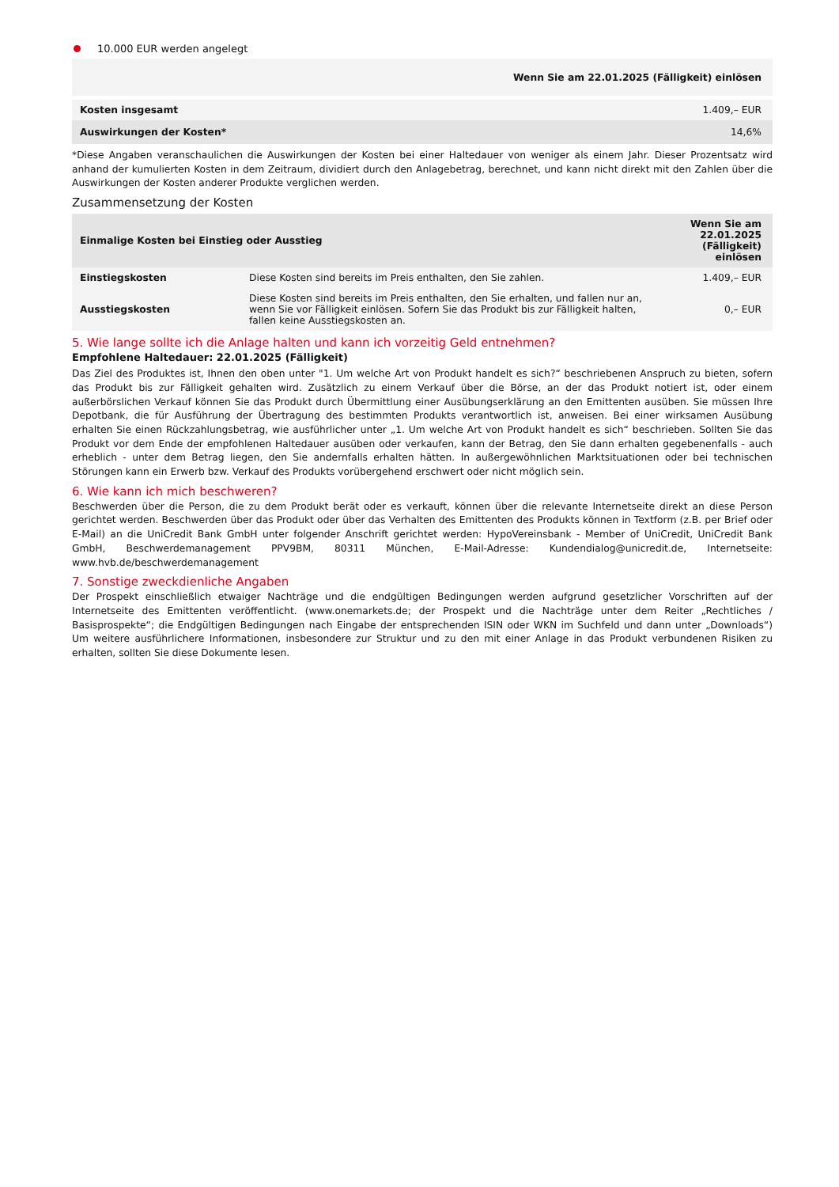10.000 EUR werden angelegt
| Wenn Sie am 22.01.2025 (Fälligkeit) einlösen | |
| --- | --- |
| Kosten insgesamt | 1.409,– EUR |
| Auswirkungen der Kosten* | 14,6% |
*Diese Angaben veranschaulichen die Auswirkungen der Kosten bei einer Haltedauer von weniger als einem Jahr. Dieser Prozentsatz wird anhand der kumulierten Kosten in dem Zeitraum, dividiert durch den Anlagebetrag, berechnet, und kann nicht direkt mit den Zahlen über die Auswirkungen der Kosten anderer Produkte verglichen werden.
Zusammensetzung der Kosten
| Einmalige Kosten bei Einstieg oder Ausstieg | | Wenn Sie am 22.01.2025 (Fälligkeit) einlösen |
| --- | --- | --- |
| Einstiegskosten | Diese Kosten sind bereits im Preis enthalten, den Sie zahlen. | 1.409,– EUR |
| Ausstiegskosten | Diese Kosten sind bereits im Preis enthalten, den Sie erhalten, und fallen nur an, wenn Sie vor Fälligkeit einlösen. Sofern Sie das Produkt bis zur Fälligkeit halten, fallen keine Ausstiegskosten an. | 0,– EUR |
5. Wie lange sollte ich die Anlage halten und kann ich vorzeitig Geld entnehmen?
Empfohlene Haltedauer: 22.01.2025 (Fälligkeit)
Das Ziel des Produktes ist, Ihnen den oben unter "1. Um welche Art von Produkt handelt es sich?“ beschriebenen Anspruch zu bieten, sofern das Produkt bis zur Fälligkeit gehalten wird. Zusätzlich zu einem Verkauf über die Börse, an der das Produkt notiert ist, oder einem außerbörslichen Verkauf können Sie das Produkt durch Übermittlung einer Ausübungserklärung an den Emittenten ausüben. Sie müssen Ihre Depotbank, die für Ausführung der Übertragung des bestimmten Produkts verantwortlich ist, anweisen. Bei einer wirksamen Ausübung erhalten Sie einen Rückzahlungsbetrag, wie ausführlicher unter „1. Um welche Art von Produkt handelt es sich“ beschrieben. Sollten Sie das Produkt vor dem Ende der empfohlenen Haltedauer ausüben oder verkaufen, kann der Betrag, den Sie dann erhalten gegebenenfalls - auch erheblich - unter dem Betrag liegen, den Sie andernfalls erhalten hätten. In außergewöhnlichen Marktsituationen oder bei technischen Störungen kann ein Erwerb bzw. Verkauf des Produkts vorübergehend erschwert oder nicht möglich sein.
6. Wie kann ich mich beschweren?
Beschwerden über die Person, die zu dem Produkt berät oder es verkauft, können über die relevante Internetseite direkt an diese Person gerichtet werden. Beschwerden über das Produkt oder über das Verhalten des Emittenten des Produkts können in Textform (z.B. per Brief oder E-Mail) an die UniCredit Bank GmbH unter folgender Anschrift gerichtet werden: HypoVereinsbank - Member of UniCredit, UniCredit Bank GmbH, Beschwerdemanagement PPV9BM, 80311 München, E-Mail-Adresse: Kundendialog@unicredit.de, Internetseite: www.hvb.de/beschwerdemanagement
7. Sonstige zweckdienliche Angaben
Der Prospekt einschließlich etwaiger Nachträge und die endgültigen Bedingungen werden aufgrund gesetzlicher Vorschriften auf der Internetseite des Emittenten veröffentlicht. (www.onemarkets.de; der Prospekt und die Nachträge unter dem Reiter „Rechtliches / Basisprospekte“; die Endgültigen Bedingungen nach Eingabe der entsprechenden ISIN oder WKN im Suchfeld und dann unter „Downloads“) Um weitere ausführlichere Informationen, insbesondere zur Struktur und zu den mit einer Anlage in das Produkt verbundenen Risiken zu erhalten, sollten Sie diese Dokumente lesen.